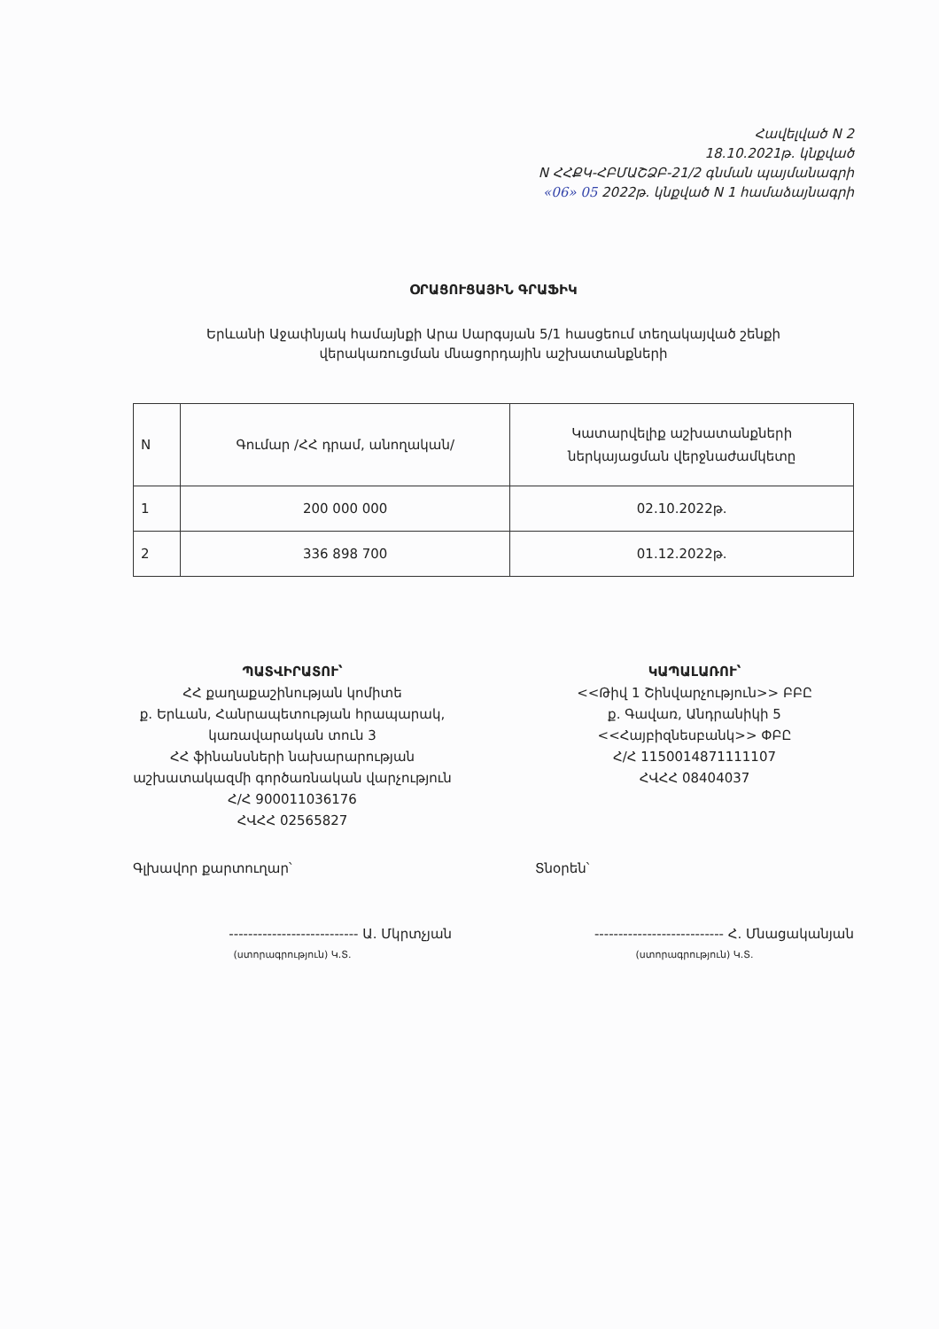Հավելված N 2
18.10.2021թ. կնքված
N ՀՀՔԿ-ՀԲՄԱՇՁԲ-21/2 գնման պայմանագրի
«06» 05 2022թ. կնքված N 1 համաձայնագրի
ՕՐԱՑՈՒՑԱՅԻՆ ԳՐԱՖԻԿ
Երևանի Աջափնյակ համայնքի Արա Սարգսյան 5/1 հասցեում տեղակայված շենքի
վերակառուցման մնացորդային աշխատանքների
| N | Գումար /ՀՀ դրամ, անողական/ | Կատարվելիք աշխատանքների ներկայացման վերջնաժամկետը |
| --- | --- | --- |
| 1 | 200 000 000 | 02.10.2022թ. |
| 2 | 336 898 700 | 01.12.2022թ. |
ՊԱՏՎԻՐԱՏՈՒ՝
ՀՀ քաղաքաշինության կոմիտե
ք. Երևան, Հանրապետության հրապարակ,
կառավարական տուն 3
ՀՀ ֆինանսների նախարարության
աշխատակազմի գործառնական վարչություն
Հ/Հ 900011036176
ՀՎՀՀ 02565827
Գլխավոր քարտուղար՝
--------------------------- Ա. Մկրտչյան
(ստորագրություն) Կ.Տ.
ԿԱՊԱԼԱՌՈՒ՝
<<Թիվ 1 Շինվարչություն>> ԲԲԸ
ք. Գավառ, Անդրանիկի 5
<<Հայբիզնեսբանկ>> ՓԲԸ
Հ/Հ 1150014871111107
ՀՎՀՀ 08404037
Տնօրեն՝
--------------------------- Հ. Մնացականյան
(ստորագրություն) Կ.Տ.